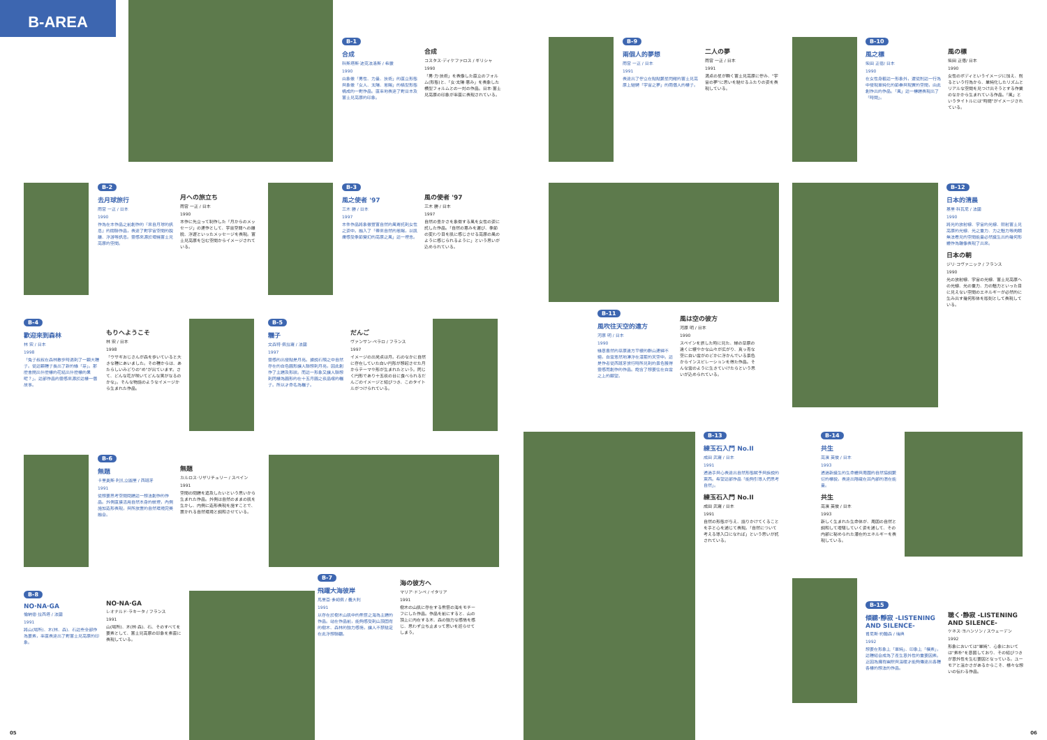B-AREA
B-1
合成
科斯塔斯·迪克法洛斯 / 希臘
1990
由象徵「男性、力量、技術」的直立形態與象徵「女人、太陽、恩賜」的橫型形態構成的一對作品。直率地表達了對日本及富士見高原的印象。
合成
コスタス·ディケファロス / ギリシャ
1990
「男·力·技術」を表像した直立のフォルム(形態)と、「女·太陽·恵み」を表象した横型フォルムとの一対の作品。日本·富士見高原の印象が率直に表現されている。
B-9
兩個人的夢想
雨宮 一正 / 日本
1991
表達出了佇立在點點繁星閃耀的富士見高原上馳騁「宇宙之夢」的兩個人的樣子。
二人の夢
雨宮 一正 / 日本
1991
満点の星が瞬く富士見高原に佇み、"宇宙の夢"に思いを馳せるふたりの姿を表現している。
B-10
風之標
柴田 正德/ 日本
1990
在女性身軀這一形象外，還從削這一行為中發現單純化的節奏與現實的空間，由此創作出的作品。「風」這一標題表現出了「時間」。
風の標
柴田 正徳/ 日本
1990
女性のボディというイメージに加え、削るという行為から、単純化したリズムとリアルな空間を見つけ出そうとする作業のなかから生まれている作品。「風」というタイトルには"時間"がイメージされている。
B-2
去月球旅行
雨宮 一正 / 日本
1990
作為在本作品之前創作的『來自月球的訊息』的關聯作品，表達了對宇宙空間的脫離、浮游等訊息。靈感來源於環繞富士見高原的空間。
月への旅立ち
雨宮 一正 / 日本
1990
本作に先立って制作した「月からのメッセージ」の連作として、宇宙空間への離脱、浮遊といったメッセージを表現。富士見高原を包む空間からイメージされている。
B-3
風之使者 '97
三木 勝 / 日本
1997
本件作品將象徵豐富自然的風寄託到女性之姿中。融入了「帶來自然的恩賜，以肌膚感受季節變幻的高原之風」這一理念。
風の使者 '97
三木 勝 / 日本
1997
自然の豊かさを象徴する風を女性の姿に託した作品。「自然の恵みを運び、季節の変わり目を肌に感じさせる高原の風のように感じられるように」という思いが込められている。
B-11
風吹往天空的遠方
河原 明 / 日本
1990
綠意盎然的草原遠方平緩的群山連綿不絕，白雲悠然地漂浮在湛藍的天空中。這是作者從西班牙旅行時所見到的景色獲得靈感而創作的作品。飽含了想要住在白雲之上的願望。
風は空の彼方
河原 明 / 日本
1990
スペインを旅した時に見た、緑の草原の遠くに緩やかな山々が広がり、真っ青な空に白い雲がのどかに浮かんでいる景色からインスピレーションを得た作品。そんな雲のように生きていけたらという思いが込められている。
B-12
日本的清晨
基里·科瓦尼 / 法國
1990
將光的放射線、宇宙的光線、照射富士見高原的光線、光之重力、力之魅力等肉眼無法看見的空間能量必然誕生出的幾何形體作為雕像表現了出來。
日本の朝
ジリ·コヴァニック / フランス
1990
光の放射線、宇宙の光線、富士見高原への光線、光の重力、力の魅力といった目に見えない空間のエネルギーが必然的に生み出す幾何形体を彫刻として表現している。
B-4
歡迎來到森林
林 宏 / 日本
1998
「兔子叔叔在森林散步時遇到了一顆大種子。從這顆種子長出了新的綠「芽」。那麼會開出什麼樣的花結出什麼樣的果呢？」。這部作品的靈感來源於這樣一個故事。
もりへようこそ
林 宏 / 日本
1998
「ウサギおじさんが森を歩いていると大きな種にあいました。その種からは、あたらしいみどりの"め"が出ています。さて、どんな花が咲いてどんな実がなるのかな」。そんな物語のようなイメージから生まれた作品。
B-5
糰子
文森特·佩拉羅 / 法國
1997
靈感的出發點是月亮。據說石頭之中自然存在的白色圓形讓人聯想到月亮，因此創作了主題及形狀。而這一形象又讓人聯想到同樣為圓形的在十五月圓之夜品嚐的糰子。所以才命名為糰子。
だんご
ヴァンサン·ペラロ / フランス
1997
イメージの出発点は月。石のなかに自然に存在していた白い円形が想起させた月からテーマや形が生まれたという。同じく円形であり十五夜の日に食べられるだんごのイメージと結びつき、このタイトルがつけられている。
B-13
練玉石入門 No.II
成田 武羅 / 日本
1991
透過手與心表達出自然形態賦予與訴說的東西。希望這部作品「能夠引導人們思考自然」。
練玉石入門 No.II
成田 武羅 / 日本
1991
自然の形態が与え、語りかけてくることを手と心を通じて表現。「自然について考える導入口になれば」という思いが託されている。
B-14
共生
高濱 英俊 / 日本
1993
透過新誕生的生命體與周圍的自然協調繁衍的樣貌，表達出隱藏在其內部的潛在能量。
共生
高濱 英俊 / 日本
1993
新しく生まれた生命体が、周囲の自然と調和して増殖していく姿を通して、その内部に秘められた潜在的エネルギーを表現している。
B-6
無題
卡里奧斯·利扎立圖里 / 西班牙
1991
從想要思考空間問題這一想法創作的作品。外側直接活用自然本身的紋理，內側施加造形表現，與所放置的自然環境完美融合。
無題
カルロス·リザリチュリー / スペイン
1991
空間の問題を追及したいという思いから生まれた作品。外側は自然のままの肌を生かし、内側に造形表現を施すことで、置かれる自然環境と調和させている。
B-7
飛躍大海彼岸
馬里亞·多姆佩 / 義大利
1991
以存在於樹木山肌中的熊笹之海為主題的作品。站在作品前，能夠感受到山頂固有的樹木、森林的強力感情，讓人不禁駐足在此浮想聯翩。
海の彼方へ
マリア·ドンペ / イタリア
1991
樹木の山肌に存在する熊笹の海をモチーフにした作品。作品を前にすると、山の頂上に内在する木、森の強力な感情を感じ、思わず立ち止まって思いを巡らせてしまう。
B-8
NO·NA·GA
倫納德·拉西塔 / 法國
1991
將山(場所)、木(林、森)、石這些全部作為要素，率直表達出了對富士見高原的印象。
NO·NA·GA
レオナルド·ラキータ / フランス
1991
山(場所)、木(林·森)、石、そのすべてを要素として、富士見高原の印象を素直に表現している。
B-15
傾聽·靜寂 -LISTENING AND SILENCE-
肯尼斯·約翰森 / 瑞典
1992
想要在形象上「單純」、印象上「樸素」，這種結合成為了產生意外性的重要因素。正因為擁有幽默與溫暖才能夠傳達出各種各樣的想法的作品。
聴く·静寂 -LISTENING AND SILENCE-
ケネス·ヨハンソン / スウェーデン
1992
形象においては"単純"、心象においては"素朴"を意図しており、その結びつきが意外性を生む要因となっている。ユーモアと温かさがあるからこそ、様々な想いの伝わる作品。
05 06